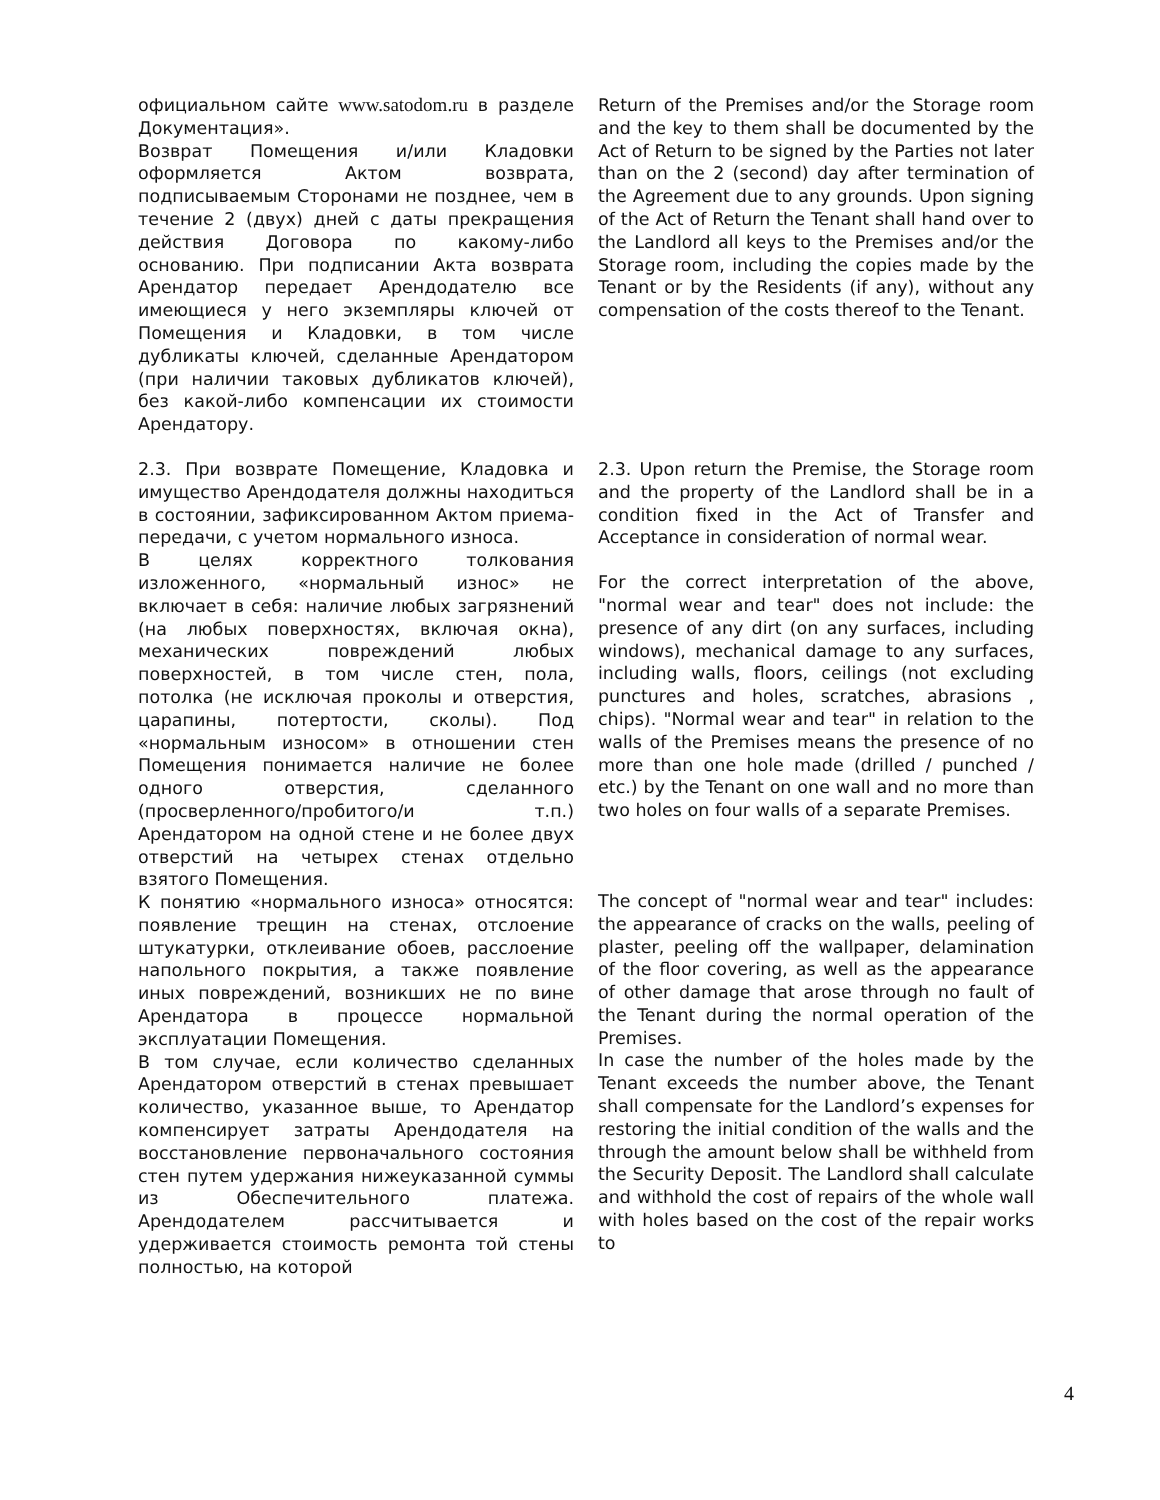| официальном сайте www.satodom.ru в разделе Документация». Возврат Помещения и/или Кладовки оформляется Актом возврата, подписываемым Сторонами не позднее, чем в течение 2 (двух) дней с даты прекращения действия Договора по какому-либо основанию. При подписании Акта возврата Арендатор передает Арендодателю все имеющиеся у него экземпляры ключей от Помещения и Кладовки, в том числе дубликаты ключей, сделанные Арендатором (при наличии таковых дубликатов ключей), без какой-либо компенсации их стоимости Арендатору. | Return of the Premises and/or the Storage room and the key to them shall be documented by the Act of Return to be signed by the Parties not later than on the 2 (second) day after termination of the Agreement due to any grounds. Upon signing of the Act of Return the Tenant shall hand over to the Landlord all keys to the Premises and/or the Storage room, including the copies made by the Tenant or by the Residents (if any), without any compensation of the costs thereof to the Tenant. |
| 2.3. При возврате Помещение, Кладовка и имущество Арендодателя должны находиться в состоянии, зафиксированном Актом приема-передачи, с учетом нормального износа. В целях корректного толкования изложенного, «нормальный износ» не включает в себя: наличие любых загрязнений (на любых поверхностях, включая окна), механических повреждений любых поверхностей, в том числе стен, пола, потолка (не исключая проколы и отверстия, царапины, потертости, сколы). Под «нормальным износом» в отношении стен Помещения понимается наличие не более одного отверстия, сделанного (просверленного/пробитого/и т.п.) Арендатором на одной стене и не более двух отверстий на четырех стенах отдельно взятого Помещения. К понятию «нормального износа» относятся: появление трещин на стенах, отслоение штукатурки, отклеивание обоев, расслоение напольного покрытия, а также появление иных повреждений, возникших не по вине Арендатора в процессе нормальной эксплуатации Помещения. В том случае, если количество сделанных Арендатором отверстий в стенах превышает количество, указанное выше, то Арендатор компенсирует затраты Арендодателя на восстановление первоначального состояния стен путем удержания нижеуказанной суммы из Обеспечительного платежа. Арендодателем рассчитывается и удерживается стоимость ремонта той стены полностью, на которой | 2.3. Upon return the Premise, the Storage room and the property of the Landlord shall be in a condition fixed in the Act of Transfer and Acceptance in consideration of normal wear. For the correct interpretation of the above, "normal wear and tear" does not include: the presence of any dirt (on any surfaces, including windows), mechanical damage to any surfaces, including walls, floors, ceilings (not excluding punctures and holes, scratches, abrasions , chips). "Normal wear and tear" in relation to the walls of the Premises means the presence of no more than one hole made (drilled / punched / etc.) by the Tenant on one wall and no more than two holes on four walls of a separate Premises. The concept of "normal wear and tear" includes: the appearance of cracks on the walls, peeling of plaster, peeling off the wallpaper, delamination of the floor covering, as well as the appearance of other damage that arose through no fault of the Tenant during the normal operation of the Premises. In case the number of the holes made by the Tenant exceeds the number above, the Tenant shall compensate for the Landlord’s expenses for restoring the initial condition of the walls and the through the amount below shall be withheld from the Security Deposit. The Landlord shall calculate and withhold the cost of repairs of the whole wall with holes based on the cost of the repair works to |
4